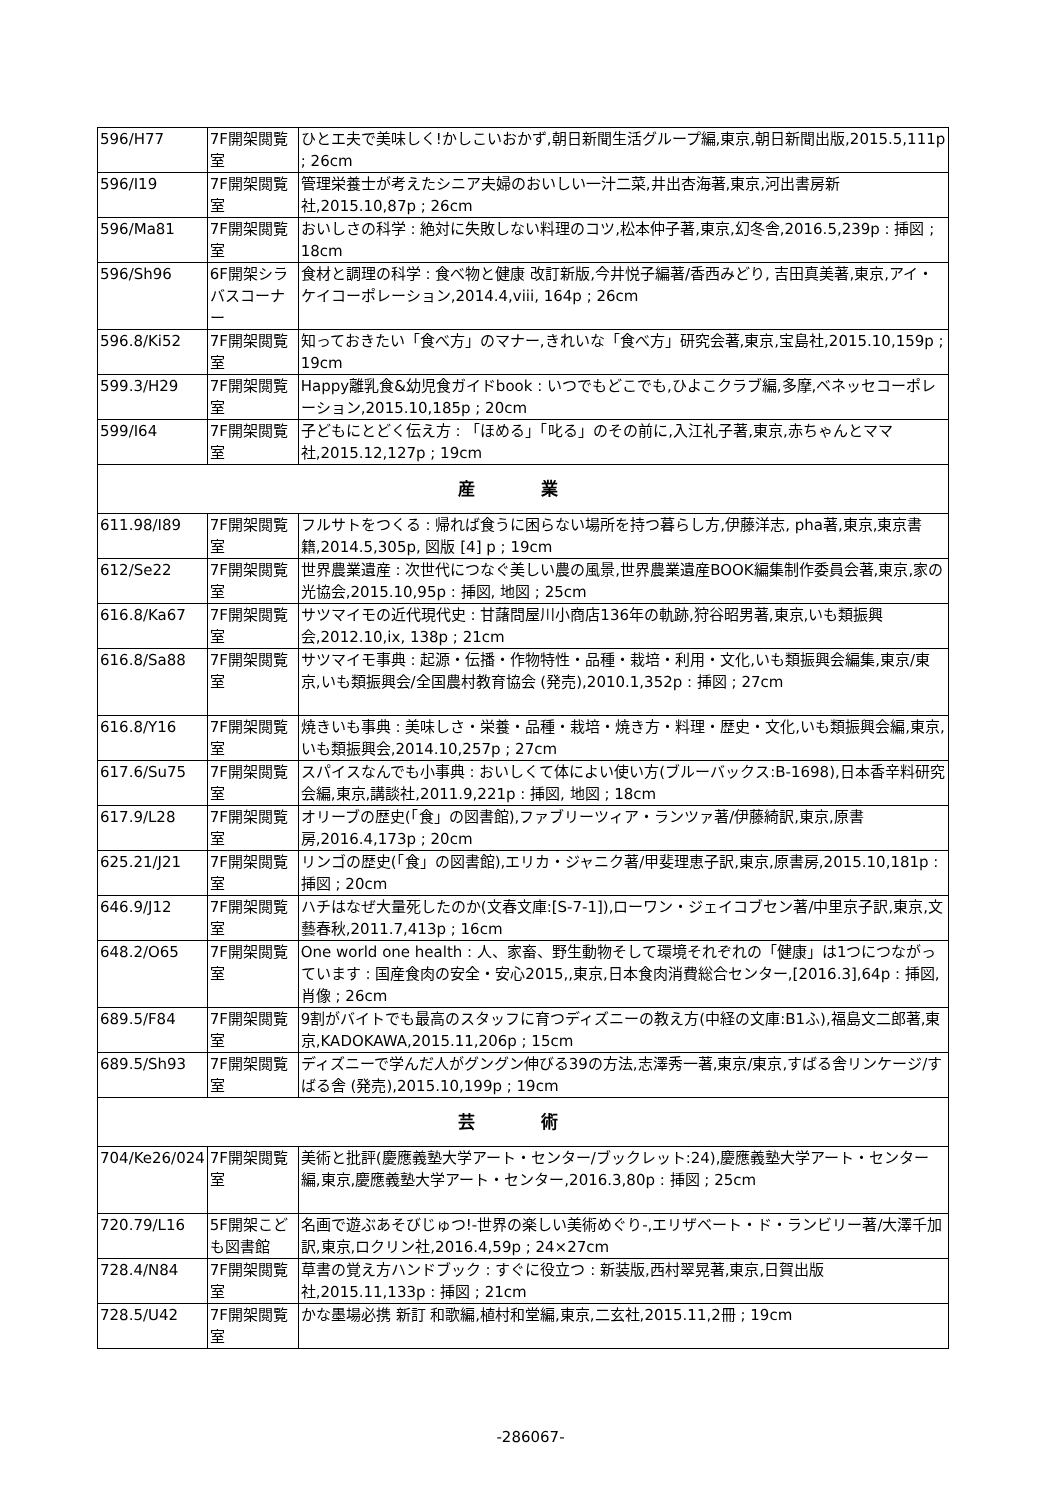| 596/H77 | 7F開架閲覧室 | ひとエ夫で美味しく!かしこいおかず,朝日新聞生活グループ編,東京,朝日新聞出版,2015.5,111p ; 26cm |
| 596/I19 | 7F開架閲覧室 | 管理栄養士が考えたシニア夫婦のおいしい一汁二菜,井出杏海著,東京,河出書房新社,2015.10,87p ; 26cm |
| 596/Ma81 | 7F開架閲覧室 | おいしさの科学 : 絶対に失敗しない料理のコツ,松本仲子著,東京,幻冬舎,2016.5,239p : 挿図 ; 18cm |
| 596/Sh96 | 6F開架シラバスコーナー | 食材と調理の科学 : 食べ物と健康 改訂新版,今井悦子編著/香西みどり, 吉田真美著,東京,アイ・ケイコーポレーション,2014.4,viii, 164p ; 26cm |
| 596.8/Ki52 | 7F開架閲覧室 | 知っておきたい「食べ方」のマナー,きれいな「食べ方」研究会著,東京,宝島社,2015.10,159p ; 19cm |
| 599.3/H29 | 7F開架閲覧室 | Happy離乳食&幼児食ガイドbook : いつでもどこでも,ひよこクラブ編,多摩,ベネッセコーポレーション,2015.10,185p ; 20cm |
| 599/I64 | 7F開架閲覧室 | 子どもにとどく伝え方 : 「ほめる」「叱る」のその前に,入江礼子著,東京,赤ちゃんとママ社,2015.12,127p ; 19cm |
| 産 業 | | |
| 611.98/I89 | 7F開架閲覧室 | フルサトをつくる : 帰れば食うに困らない場所を持つ暮らし方,伊藤洋志, pha著,東京,東京書籍,2014.5,305p, 図版 [4] p ; 19cm |
| 612/Se22 | 7F開架閲覧室 | 世界農業遺産 : 次世代につなぐ美しい農の風景,世界農業遺産BOOK編集制作委員会著,東京,家の光協会,2015.10,95p : 挿図, 地図 ; 25cm |
| 616.8/Ka67 | 7F開架閲覧室 | サツマイモの近代現代史 : 甘藷問屋川小商店136年の軌跡,狩谷昭男著,東京,いも類振興会,2012.10,ix, 138p ; 21cm |
| 616.8/Sa88 | 7F開架閲覧室 | サツマイモ事典 : 起源・伝播・作物特性・品種・栽培・利用・文化,いも類振興会編集,東京/東京,いも類振興会/全国農村教育協会 (発売),2010.1,352p : 挿図 ; 27cm |
| 616.8/Y16 | 7F開架閲覧室 | 焼きいも事典 : 美味しさ・栄養・品種・栽培・焼き方・料理・歴史・文化,いも類振興会編,東京,いも類振興会,2014.10,257p ; 27cm |
| 617.6/Su75 | 7F開架閲覧室 | スパイスなんでも小事典 : おいしくて体によい使い方(ブルーバックス:B-1698),日本香辛料研究会編,東京,講談社,2011.9,221p : 挿図, 地図 ; 18cm |
| 617.9/L28 | 7F開架閲覧室 | オリーブの歴史(「食」の図書館),ファブリーツィア・ランツァ著/伊藤綺訳,東京,原書房,2016.4,173p ; 20cm |
| 625.21/J21 | 7F開架閲覧室 | リンゴの歴史(「食」の図書館),エリカ・ジャニク著/甲斐理恵子訳,東京,原書房,2015.10,181p : 挿図 ; 20cm |
| 646.9/J12 | 7F開架閲覧室 | ハチはなぜ大量死したのか(文春文庫:[S-7-1]),ローワン・ジェイコブセン著/中里京子訳,東京,文藝春秋,2011.7,413p ; 16cm |
| 648.2/O65 | 7F開架閲覧室 | One world one health : 人、家畜、野生動物そして環境それぞれの「健康」は1つにつながっています : 国産食肉の安全・安心2015,,東京,日本食肉消費総合センター,[2016.3],64p : 挿図, 肖像 ; 26cm |
| 689.5/F84 | 7F開架閲覧室 | 9割がバイトでも最高のスタッフに育つディズニーの教え方(中経の文庫:B1ふ),福島文二郎著,東京,KADOKAWA,2015.11,206p ; 15cm |
| 689.5/Sh93 | 7F開架閲覧室 | ディズニーで学んだ人がグングン伸びる39の方法,志澤秀一著,東京/東京,すばる舎リンケージ/すばる舎 (発売),2015.10,199p ; 19cm |
| 芸 術 | | |
| 704/Ke26/024 | 7F開架閲覧室 | 美術と批評(慶應義塾大学アート・センター/ブックレット:24),慶應義塾大学アート・センター編,東京,慶應義塾大学アート・センター,2016.3,80p : 挿図 ; 25cm |
| 720.79/L16 | 5F開架こども図書館 | 名画で遊ぶあそびじゅつ!-世界の楽しい美術めぐり-,エリザベート・ド・ランビリー著/大澤千加訳,東京,ロクリン社,2016.4,59p ; 24×27cm |
| 728.4/N84 | 7F開架閲覧室 | 草書の覚え方ハンドブック : すぐに役立つ : 新装版,西村翠晃著,東京,日賀出版社,2015.11,133p : 挿図 ; 21cm |
| 728.5/U42 | 7F開架閲覧室 | かな墨場必携 新訂 和歌編,植村和堂編,東京,二玄社,2015.11,2冊 ; 19cm |
-286067-